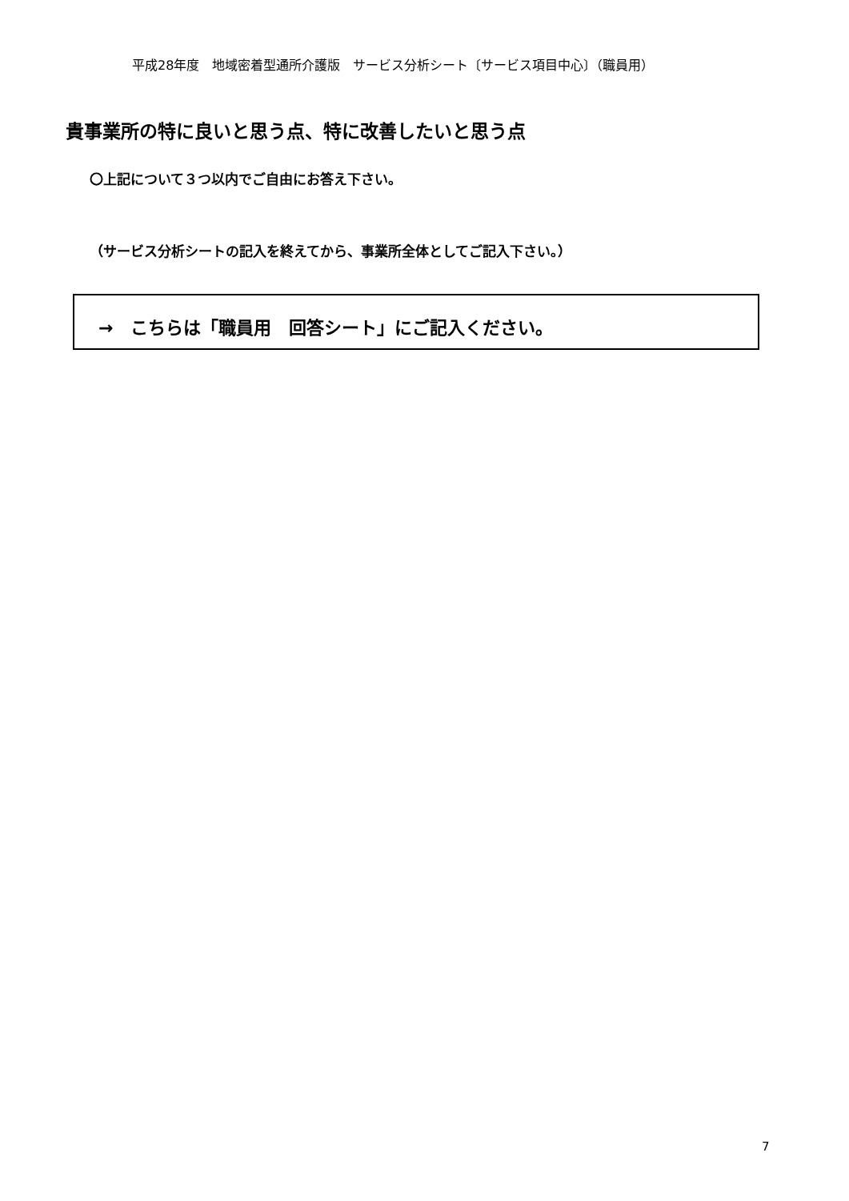平成28年度　地域密着型通所介護版　サービス分析シート〔サービス項目中心〕（職員用）
貴事業所の特に良いと思う点、特に改善したいと思う点
〇上記について３つ以内でご自由にお答え下さい。
（サービス分析シートの記入を終えてから、事業所全体としてご記入下さい。）
→　こちらは「職員用　回答シート」にご記入ください。
7